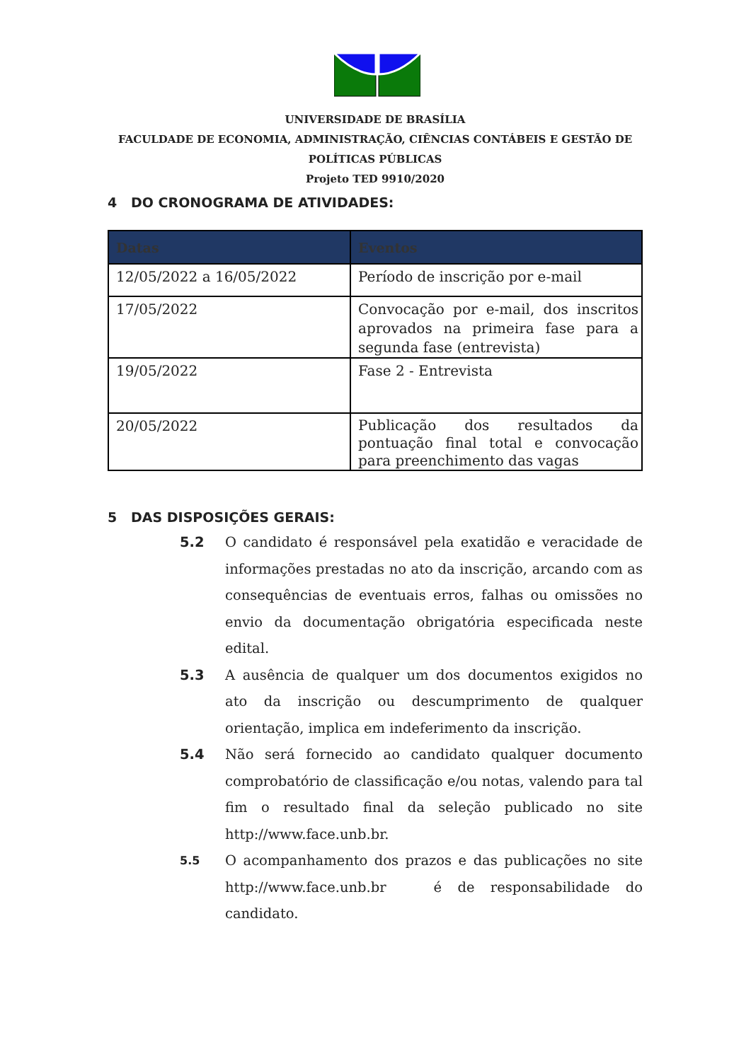UNIVERSIDADE DE BRASÍLIA
FACULDADE DE ECONOMIA, ADMINISTRAÇÃO, CIÊNCIAS CONTÁBEIS E GESTÃO DE POLÍTICAS PÚBLICAS
Projeto TED 9910/2020
4 DO CRONOGRAMA DE ATIVIDADES:
| Datas | Eventos |
| --- | --- |
| 12/05/2022 a 16/05/2022 | Período de inscrição por e-mail |
| 17/05/2022 | Convocação por e-mail, dos inscritos aprovados na primeira fase para a segunda fase (entrevista) |
| 19/05/2022 | Fase 2 - Entrevista |
| 20/05/2022 | Publicação dos resultados da pontuação final total e convocação para preenchimento das vagas |
5 DAS DISPOSIÇÕES GERAIS:
5.2 O candidato é responsável pela exatidão e veracidade de informações prestadas no ato da inscrição, arcando com as consequências de eventuais erros, falhas ou omissões no envio da documentação obrigatória especificada neste edital.
5.3 A ausência de qualquer um dos documentos exigidos no ato da inscrição ou descumprimento de qualquer orientação, implica em indeferimento da inscrição.
5.4 Não será fornecido ao candidato qualquer documento comprobatório de classificação e/ou notas, valendo para tal fim o resultado final da seleção publicado no site http://www.face.unb.br.
5.5
O acompanhamento dos prazos e das publicações no site http://www.face.unb.br é de responsabilidade do candidato.